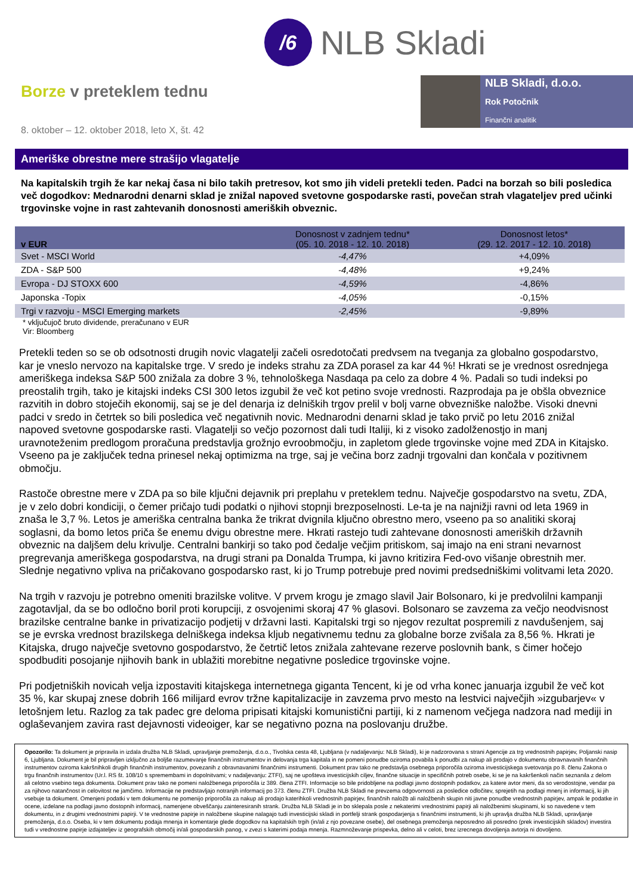/6
NLB Skladi
Borze v preteklem tednu
8. oktober – 12. oktober 2018, leto X, št. 42
NLB Skladi, d.o.o.
Rok Potočnik
Finančni analitik
Ameriške obrestne mere strašijo vlagatelje
Na kapitalskih trgih že kar nekaj časa ni bilo takih pretresov, kot smo jih videli pretekli teden. Padci na borzah so bili posledica več dogodkov: Mednarodni denarni sklad je znižal napoved svetovne gospodarske rasti, povečan strah vlagateljev pred učinki trgovinske vojne in rast zahtevanih donosnosti ameriških obveznic.
| v EUR | Donosnost v zadnjem tednu* (05. 10. 2018 - 12. 10. 2018) | Donosnost letos* (29. 12. 2017 - 12. 10. 2018) |
| --- | --- | --- |
| Svet - MSCI World | -4,47% | +4,09% |
| ZDA - S&P 500 | -4,48% | +9,24% |
| Evropa - DJ STOXX 600 | -4,59% | -4,86% |
| Japonska -Topix | -4,05% | -0,15% |
| Trgi v razvoju - MSCI Emerging markets | -2,45% | -9,89% |
* vključujoč bruto dividende, preračunano v EUR
Vir: Bloomberg
Pretekli teden so se ob odsotnosti drugih novic vlagatelji začeli osredotočati predvsem na tveganja za globalno gospodarstvo, kar je vneslo nervozo na kapitalske trge. V sredo je indeks strahu za ZDA porasel za kar 44 %! Hkrati se je vrednost osrednjega ameriškega indeksa S&P 500 znižala za dobre 3 %, tehnološkega Nasdaqa pa celo za dobre 4 %. Padali so tudi indeksi po preostalih trgih, tako je kitajski indeks CSI 300 letos izgubil že več kot petino svoje vrednosti. Razprodaja pa je obšla obveznice razvitih in dobro stoječih ekonomij, saj se je del denarja iz delniških trgov prelil v bolj varne obvezniške naložbe. Visoki dnevni padci v sredo in četrtek so bili posledica več negativnih novic. Mednarodni denarni sklad je tako prvič po letu 2016 znižal napoved svetovne gospodarske rasti. Vlagatelji so večjo pozornost dali tudi Italiji, ki z visoko zadolženostjo in manj uravnoteženim predlogom proračuna predstavlja grožnjo evroobmočju, in zapletom glede trgovinske vojne med ZDA in Kitajsko. Vseeno pa je zaključek tedna prinesel nekaj optimizma na trge, saj je večina borz zadnji trgovalni dan končala v pozitivnem območju.
Rastoče obrestne mere v ZDA pa so bile ključni dejavnik pri preplahu v preteklem tednu. Največje gospodarstvo na svetu, ZDA, je v zelo dobri kondiciji, o čemer pričajo tudi podatki o njihovi stopnji brezposelnosti. Le-ta je na najnižji ravni od leta 1969 in znaša le 3,7 %. Letos je ameriška centralna banka že trikrat dvignila ključno obrestno mero, vseeno pa so analitiki skoraj soglasni, da bomo letos priča še enemu dvigu obrestne mere. Hkrati rastejo tudi zahtevane donosnosti ameriških državnih obveznic na daljšem delu krivulje. Centralni bankirji so tako pod čedalje večjim pritiskom, saj imajo na eni strani nevarnost pregrevanja ameriškega gospodarstva, na drugi strani pa Donalda Trumpa, ki javno kritizira Fed-ovo višanje obrestnih mer. Slednje negativno vpliva na pričakovano gospodarsko rast, ki jo Trump potrebuje pred novimi predsedniškimi volitvami leta 2020.
Na trgih v razvoju je potrebno omeniti brazilske volitve. V prvem krogu je zmago slavil Jair Bolsonaro, ki je predvolilni kampanji zagotavljal, da se bo odločno boril proti korupciji, z osvojenimi skoraj 47 % glasovi. Bolsonaro se zavzema za večjo neodvisnost brazilske centralne banke in privatizacijo podjetij v državni lasti. Kapitalski trgi so njegov rezultat pospremili z navdušenjem, saj se je evrska vrednost brazilskega delniškega indeksa kljub negativnemu tednu za globalne borze zvišala za 8,56 %. Hkrati je Kitajska, drugo največje svetovno gospodarstvo, že četrtič letos znižala zahtevane rezerve poslovnih bank, s čimer hočejo spodbuditi posojanje njihovih bank in ublažiti morebitne negativne posledice trgovinske vojne.
Pri podjetniških novicah velja izpostaviti kitajskega internetnega giganta Tencent, ki je od vrha konec januarja izgubil že več kot 35 %, kar skupaj znese dobrih 166 milijard evrov tržne kapitalizacije in zavzema prvo mesto na lestvici največjih »izgubarjev« v letošnjem letu. Razlog za tak padec gre deloma pripisati kitajski komunistični partiji, ki z namenom večjega nadzora nad mediji in oglaševanjem zavira rast dejavnosti videoiger, kar se negativno pozna na poslovanju družbe.
Opozorilo: Ta dokument je pripravila in izdala družba NLB Skladi, upravljanje premoženja, d.o.o., Tivolska cesta 48, Ljubljana (v nadaljevanju: NLB Skladi), ki je nadzorovana s strani Agencije za trg vrednostnih papirjev, Poljanski nasip 6, Ljubljana. Dokument je bil pripravljen izključno za boljše razumevanje finančnih instrumentov in delovanja trga kapitala in ne pomeni ponudbe oziroma povabila k ponudbi za nakup ali prodajo v dokumentu obravnavanih finančnih instrumentov oziroma kakršnihkoli drugih finančnih instrumentov, povezanih z obravnavanimi finančnimi instrumenti. Dokument prav tako ne predstavlja osebnega priporočila oziroma investicijskega svetovanja po 8. členu Zakona o trgu finančnih instrumentov (Ur.l. RS št. 108/10 s spremembami in dopolnitvami; v nadaljevanju: ZTFI), saj ne upošteva investicijskih ciljev, finančne situacije in specifičnih potreb osebe, ki se je na kakršenkoli način seznanila z delom ali celotno vsebino tega dokumenta. Dokument prav tako ne pomeni naložbenega priporočila iz 389. člena ZTFI. Informacije so bile pridobljene na podlagi javno dostopnih podatkov, za katere avtor meni, da so verodostojne, vendar pa za njihovo natančnost in celovitost ne jamčimo. Informacije ne predstavljajo notranjih informacij po 373. členu ZTFI. Družba NLB Skladi ne prevzema odgovornosti za posledice odločitev, sprejetih na podlagi mnenj in informacij, ki jih vsebuje ta dokument. Omenjeni podatki v tem dokumentu ne pomenijo priporočila za nakup ali prodajo katerihkoli vrednostnih papirjev, finančnih naložb ali naložbenih skupin niti javne ponudbe vrednostnih papirjev, ampak le podatke in ocene, izdelane na podlagi javno dostopnih informacij, namenjene obveščanju zainteresiranih strank. Družba NLB Skladi je in bo sklepala posle z nekaterimi vrednostnimi papirji ali naložbenimi skupinami, ki so navedene v tem dokumentu, in z drugimi vrednostnimi papirji. V te vrednostne papirje in naložbene skupine nalagajo tudi investicijski skladi in portfelji strank gospodarjenja s finančnimi instrumenti, ki jih upravlja družba NLB Skladi, upravljanje premoženja, d.o.o. Oseba, ki v tem dokumentu podaja mnenja in komentarje glede dogodkov na kapitalskih trgih (in/ali z njo povezane osebe), del osebnega premoženja neposredno ali posredno (prek investicijskih skladov) investira tudi v vrednostne papirje izdajateljev iz geografskih območij in/ali gospodarskih panog, v zvezi s katerimi podaja mnenja. Razmnoževanje prispevka, delno ali v celoti, brez izrecnega dovoljenja avtorja ni dovoljeno.